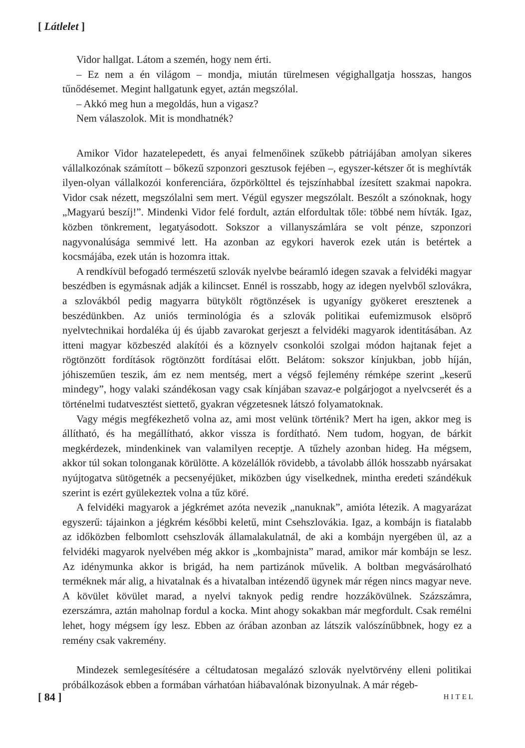[ Látlelet ]
Vidor hallgat. Látom a szemén, hogy nem érti.
– Ez nem a én világom – mondja, miután türelmesen végighallgatja hosszas, hangos tűnődésemet. Megint hallgatunk egyet, aztán megszólal.
– Akkó meg hun a megoldás, hun a vigasz?
Nem válaszolok. Mit is mondhatnék?
Amikor Vidor hazatelepedett, és anyai felmenőinek szűkebb pátriájában amolyan sikeres vállalkozónak számított – bőkezű szponzori gesztusok fejében –, egyszer-kétszer őt is meghívták ilyen-olyan vállalkozói konferenciára, őzpörkölttel és tejszínhabbal ízesített szakmai napokra. Vidor csak nézett, megszólalni sem mert. Végül egyszer megszólalt. Beszólt a szónoknak, hogy „Magyarú beszíj!”. Mindenki Vidor felé fordult, aztán elfordultak tőle: többé nem hívták. Igaz, közben tönkrement, legatyásodott. Sokszor a villanyszámlára se volt pénze, szponzori nagyvonalúsága semmivé lett. Ha azonban az egykori haverok ezek után is betértek a kocsmájába, ezek után is hozomra ittak.
A rendkívül befogadó természetű szlovák nyelvbe beáramló idegen szavak a felvidéki magyar beszédben is egymásnak adják a kilincset. Ennél is rosszabb, hogy az idegen nyelvből szlovákra, a szlovákból pedig magyarra bütykölt rögtönzések is ugyanígy gyökeret eresztenek a beszédünkben. Az uniós terminológia és a szlovák politikai eufemizmusok elsöprő nyelvtechnikai hordaléka új és újabb zavarokat gerjeszt a felvidéki magyarok identitásában. Az itteni magyar közbeszéd alakítói és a köznyelv csonkolói szolgai módon hajtanak fejet a rögtönzött fordítások rögtönzött fordításai előtt. Belátom: sokszor kínjukban, jobb híján, jóhiszeműen teszik, ám ez nem mentség, mert a végső fejlemény rémképe szerint „keserű mindegy”, hogy valaki szándékosan vagy csak kínjában szavaz-e polgárjogot a nyelvcserét és a történelmi tudatvesztést siettető, gyakran végzetesnek látszó folyamatoknak.
Vagy mégis megfékezhető volna az, ami most velünk történik? Mert ha igen, akkor meg is állítható, és ha megállítható, akkor vissza is fordítható. Nem tudom, hogyan, de bárkit megkérdezek, mindenkinek van valamilyen receptje. A tűzhely azonban hideg. Ha mégsem, akkor túl sokan tolonganak körülötte. A közelállók rövidebb, a távolabb állók hosszabb nyársakat nyújtogatva sütögetnék a pecsenyéjüket, miközben úgy viselkednek, mintha eredeti szándékuk szerint is ezért gyülekeztek volna a tűz köré.
A felvidéki magyarok a jégkrémet azóta nevezik „nanuknak”, amióta létezik. A magyarázat egyszerű: tájainkon a jégkrém későbbi keletű, mint Csehszlovákia. Igaz, a kombájn is fiatalabb az időközben felbomlott csehszlovák államalakulatnál, de aki a kombájn nyergében ül, az a felvidéki magyarok nyelvében még akkor is „kombajnista” marad, amikor már kombájn se lesz. Az idénymunka akkor is brigád, ha nem partizánok művelik. A boltban megvásárolható terméknek már alig, a hivatalnak és a hivatalban intézendő ügynek már régen nincs magyar neve. A kövület kövület marad, a nyelvi taknyok pedig rendre hozzákövülnek. Százszámra, ezerszámra, aztán maholnap fordul a kocka. Mint ahogy sokakban már megfordult. Csak remélni lehet, hogy mégsem így lesz. Ebben az órában azonban az látszik valószínűbbnek, hogy ez a remény csak vakremény.
Mindezek semlegesítésére a céltudatosan megalázó szlovák nyelvtörvény elleni politikai próbálkozások ebben a formában várhatóan hiábavalónak bizonyulnak. A már régeb-
[ 84 ] HITEL